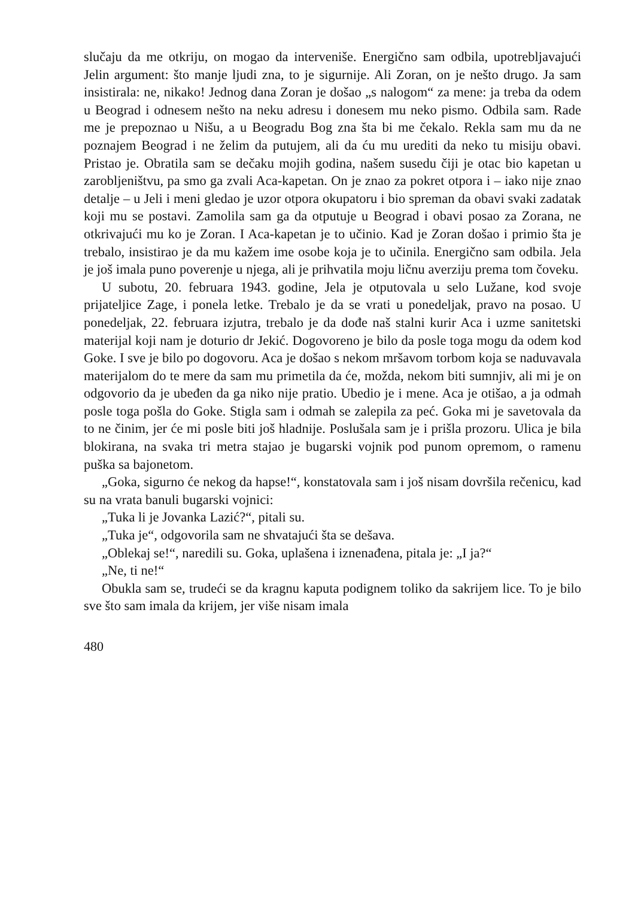slučaju da me otkriju, on mogao da interveniše. Energično sam odbila, upotrebljavajući Jelin argument: što manje ljudi zna, to je sigurnije. Ali Zoran, on je nešto drugo. Ja sam insistirala: ne, nikako! Jednog dana Zoran je došao „s nalogom“ za mene: ja treba da odem u Beograd i odnesem nešto na neku adresu i donesem mu neko pismo. Odbila sam. Rade me je prepoznao u Nišu, a u Beogradu Bog zna šta bi me čekalo. Rekla sam mu da ne poznajem Beograd i ne želim da putujem, ali da ću mu urediti da neko tu misiju obavi. Pristao je. Obratila sam se dečaku mojih godina, našem susedu čiji je otac bio kapetan u zarobljeništvu, pa smo ga zvali Aca-kapetan. On je znao za pokret otpora i – iako nije znao detalje – u Jeli i meni gledao je uzor otpora okupatoru i bio spreman da obavi svaki zadatak koji mu se postavi. Zamolila sam ga da otputuje u Beograd i obavi posao za Zorana, ne otkrivajući mu ko je Zoran. I Aca-kapetan je to učinio. Kad je Zoran došao i primio šta je trebalo, insistirao je da mu kažem ime osobe koja je to učinila. Energično sam odbila. Jela je još imala puno poverenje u njega, ali je prihvatila moju ličnu averziju prema tom čoveku.
U subotu, 20. februara 1943. godine, Jela je otputovala u selo Lužane, kod svoje prijateljice Zage, i ponela letke. Trebalo je da se vrati u ponedeljak, pravo na posao. U ponedeljak, 22. februara izjutra, trebalo je da dođe naš stalni kurir Aca i uzme sanitetski materijal koji nam je doturio dr Jekić. Dogovoreno je bilo da posle toga mogu da odem kod Goke. I sve je bilo po dogovoru. Aca je došao s nekom mršavom torbom koja se naduvavala materijalom do te mere da sam mu primetila da će, možda, nekom biti sumnjiv, ali mi je on odgovorio da je ubeđen da ga niko nije pratio. Ubedio je i mene. Aca je otišao, a ja odmah posle toga pošla do Goke. Stigla sam i odmah se zalepila za peć. Goka mi je savetovala da to ne činim, jer će mi posle biti još hladnije. Poslušala sam je i prišla prozoru. Ulica je bila blokirana, na svaka tri metra stajao je bugarski vojnik pod punom opremom, o ramenu puška sa bajonetom.
„Goka, sigurno će nekog da hapse!“, konstatovala sam i još nisam dovršila rečenicu, kad su na vrata banuli bugarski vojnici:
„Tuka li je Jovanka Lazić?“, pitali su.
„Tuka je“, odgovorila sam ne shvatajući šta se dešava.
„Oblekaj se!“, naredili su. Goka, uplašena i iznenađena, pitala je: „I ja?“
„Ne, ti ne!“
Obukla sam se, trudeći se da kragnu kaputa podignem toliko da sakrijem lice. To je bilo sve što sam imala da krijem, jer više nisam imala
480